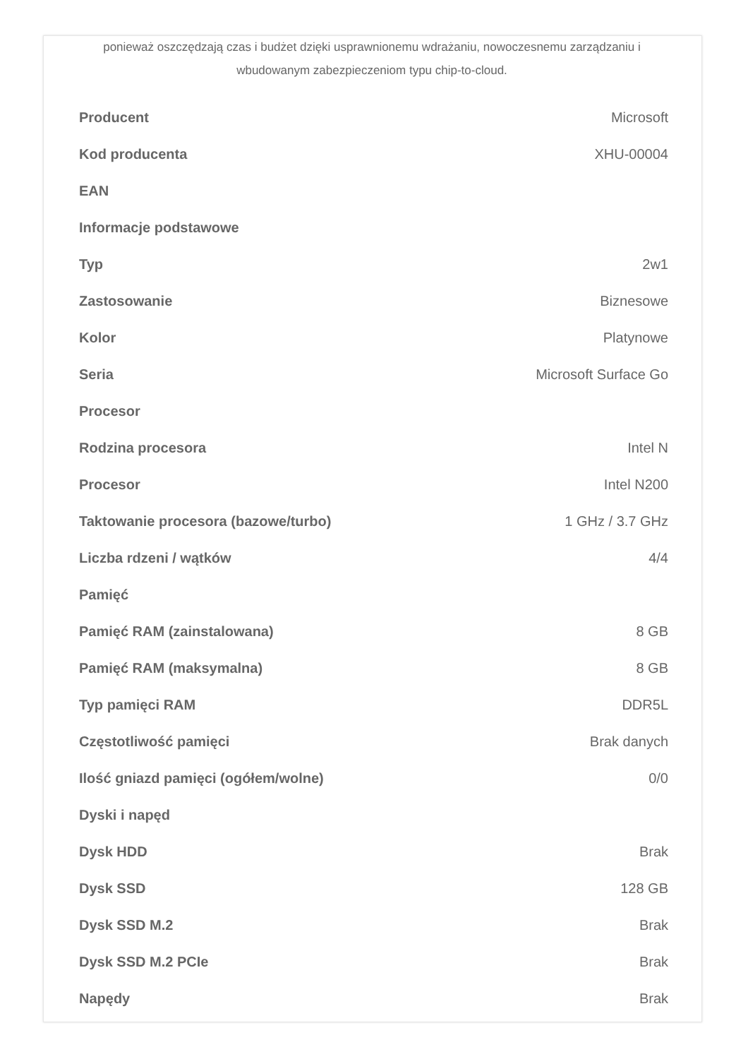ponieważ oszczędzają czas i budżet dzięki usprawnionemu wdrażaniu, nowoczesnemu zarządzaniu i wbudowanym zabezpieczeniom typu chip-to-cloud.
| Producent | Microsoft |
| Kod producenta | XHU-00004 |
| EAN | |
| Informacje podstawowe | |
| Typ | 2w1 |
| Zastosowanie | Biznesowe |
| Kolor | Platynowe |
| Seria | Microsoft Surface Go |
| Procesor | |
| Rodzina procesora | Intel N |
| Procesor | Intel N200 |
| Taktowanie procesora (bazowe/turbo) | 1 GHz / 3.7 GHz |
| Liczba rdzeni / wątków | 4/4 |
| Pamięć | |
| Pamięć RAM (zainstalowana) | 8 GB |
| Pamięć RAM (maksymalna) | 8 GB |
| Typ pamięci RAM | DDR5L |
| Częstotliwość pamięci | Brak danych |
| Ilość gniazd pamięci (ogółem/wolne) | 0/0 |
| Dyski i napęd | |
| Dysk HDD | Brak |
| Dysk SSD | 128 GB |
| Dysk SSD M.2 | Brak |
| Dysk SSD M.2 PCIe | Brak |
| Napędy | Brak |